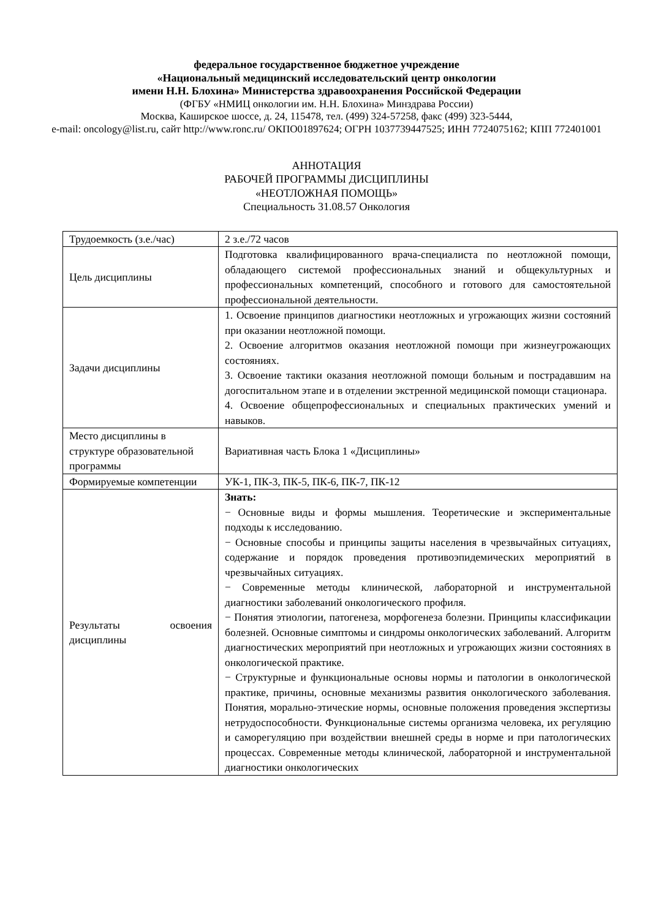федеральное государственное бюджетное учреждение
«Национальный медицинский исследовательский центр онкологии
имени Н.Н. Блохина» Министерства здравоохранения Российской Федерации
(ФГБУ «НМИЦ онкологии им. Н.Н. Блохина» Минздрава России)
Москва, Каширское шоссе, д. 24, 115478, тел. (499) 324-57258, факс (499) 323-5444,
e-mail: oncology@list.ru, сайт http://www.ronc.ru/ ОКПО01897624; ОГРН 1037739447525; ИНН 7724075162; КПП 772401001
АННОТАЦИЯ
РАБОЧЕЙ ПРОГРАММЫ ДИСЦИПЛИНЫ
«НЕОТЛОЖНАЯ ПОМОЩЬ»
Специальность 31.08.57 Онкология
| Трудоемкость (з.е./час) | 2 з.е./72 часов |
| Цель дисциплины | Подготовка квалифицированного врача-специалиста по неотложной помощи, обладающего системой профессиональных знаний и общекультурных и профессиональных компетенций, способного и готового для самостоятельной профессиональной деятельности. |
| Задачи дисциплины | 1. Освоение принципов диагностики неотложных и угрожающих жизни состояний при оказании неотложной помощи. 2. Освоение алгоритмов оказания неотложной помощи при жизнеугрожающих состояниях. 3. Освоение тактики оказания неотложной помощи больным и пострадавшим на догоспитальном этапе и в отделении экстренной медицинской помощи стационара. 4. Освоение общепрофессиональных и специальных практических умений и навыков. |
| Место дисциплины в структуре образовательной программы | Вариативная часть Блока 1 «Дисциплины» |
| Формируемые компетенции | УК-1, ПК-3, ПК-5, ПК-6, ПК-7, ПК-12 |
| Результаты освоения дисциплины | Знать: − Основные виды и формы мышления. Теоретические и экспериментальные подходы к исследованию. − Основные способы и принципы защиты населения в чрезвычайных ситуациях, содержание и порядок проведения противоэпидемических мероприятий в чрезвычайных ситуациях. − Современные методы клинической, лабораторной и инструментальной диагностики заболеваний онкологического профиля. − Понятия этиологии, патогенеза, морфогенеза болезни. Принципы классификации болезней. Основные симптомы и синдромы онкологических заболеваний. Алгоритм диагностических мероприятий при неотложных и угрожающих жизни состояниях в онкологической практике. − Структурные и функциональные основы нормы и патологии в онкологической практике, причины, основные механизмы развития онкологического заболевания. Понятия, морально-этические нормы, основные положения проведения экспертизы нетрудоспособности. Функциональные системы организма человека, их регуляцию и саморегуляцию при воздействии внешней среды в норме и при патологических процессах. Современные методы клинической, лабораторной и инструментальной диагностики онкологических |